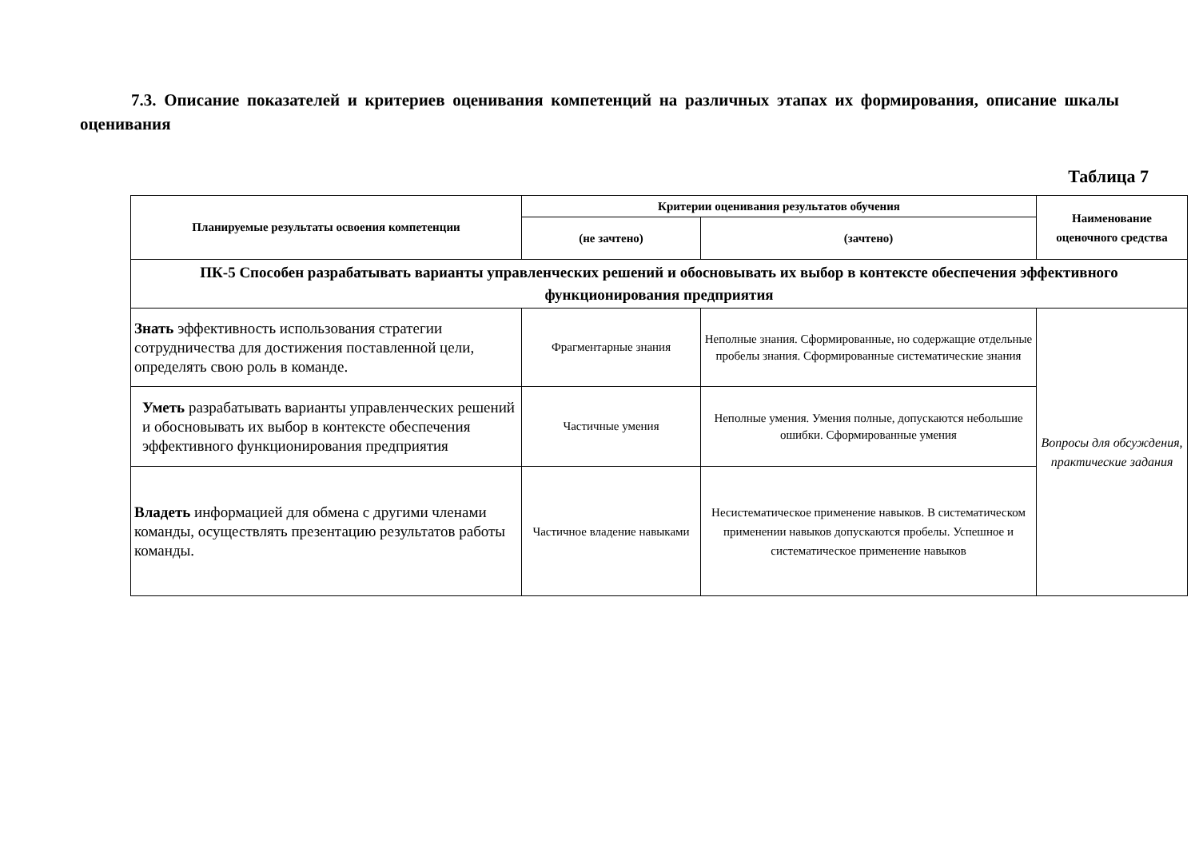7.3. Описание показателей и критериев оценивания компетенций на различных этапах их формирования, описание шкалы оценивания
Таблица 7
| Планируемые результаты освоения компетенции | Критерии оценивания результатов обучения | | Наименование оценочного средства |
| --- | --- | --- | --- |
| | (не зачтено) | (зачтено) | |
| ПК-5 Способен разрабатывать варианты управленческих решений и обосновывать их выбор в контексте обеспечения эффективного функционирования предприятия | | | |
| Знать эффективность использования стратегии сотрудничества для достижения поставленной цели, определять свою роль в команде. | Фрагментарные знания | Неполные знания. Сформированные, но содержащие отдельные пробелы знания. Сформированные систематические знания | Вопросы для обсуждения, практические задания |
| Уметь разрабатывать варианты управленческих решений и обосновывать их выбор в контексте обеспечения эффективного функционирования предприятия | Частичные умения | Неполные умения. Умения полные, допускаются небольшие ошибки. Сформированные умения | |
| Владеть информацией для обмена с другими членами команды, осуществлять презентацию результатов работы команды. | Частичное владение навыками | Несистематическое применение навыков. В систематическом применении навыков допускаются пробелы. Успешное и систематическое применение навыков | |